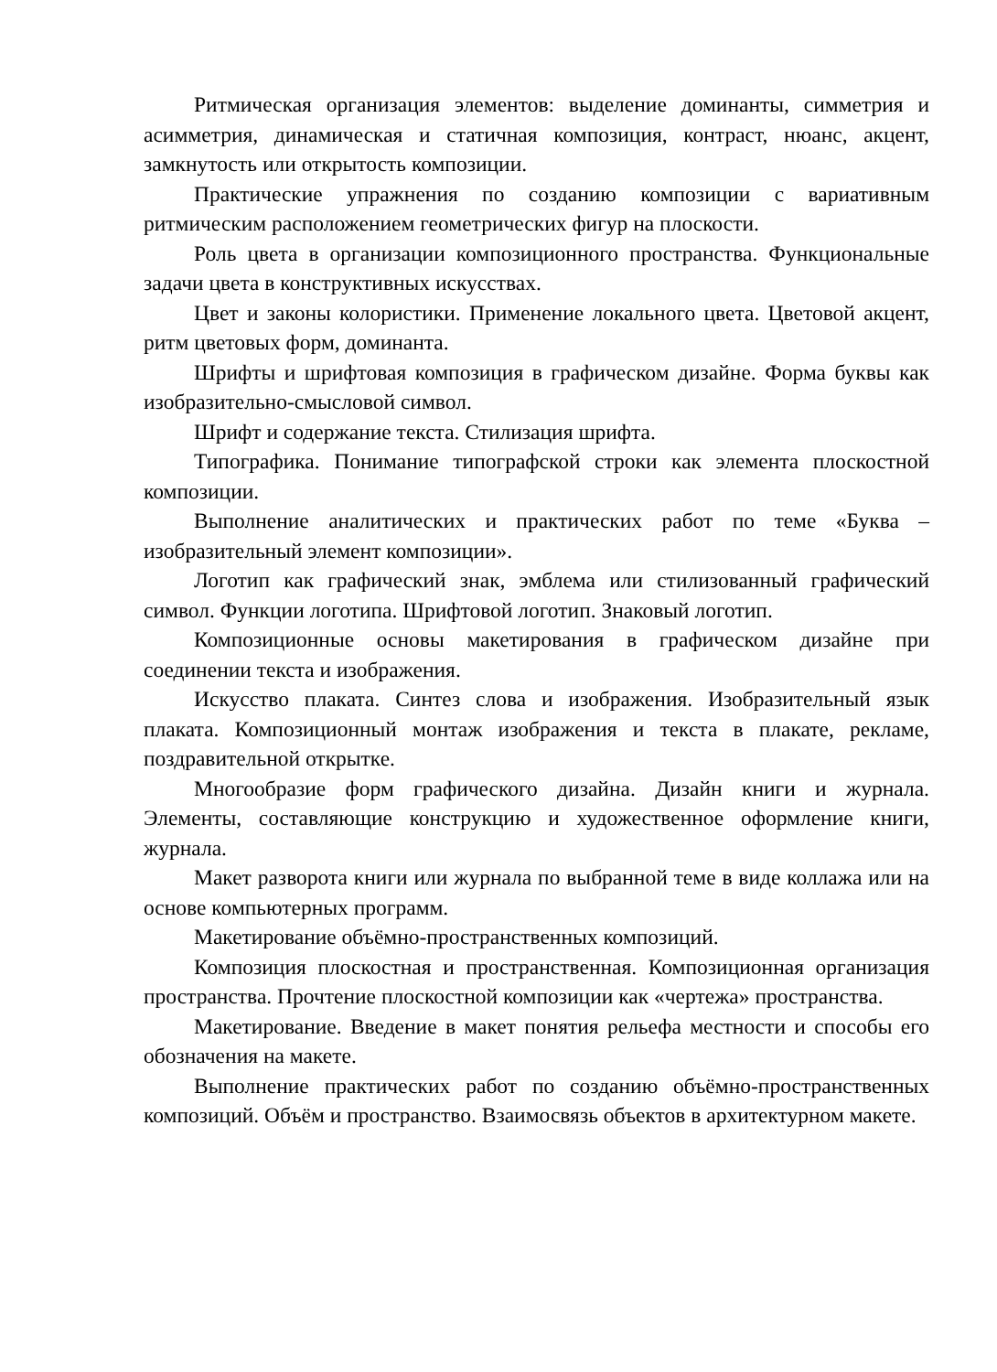Ритмическая организация элементов: выделение доминанты, симметрия и асимметрия, динамическая и статичная композиция, контраст, нюанс, акцент, замкнутость или открытость композиции.
Практические упражнения по созданию композиции с вариативным ритмическим расположением геометрических фигур на плоскости.
Роль цвета в организации композиционного пространства. Функциональные задачи цвета в конструктивных искусствах.
Цвет и законы колористики. Применение локального цвета. Цветовой акцент, ритм цветовых форм, доминанта.
Шрифты и шрифтовая композиция в графическом дизайне. Форма буквы как изобразительно-смысловой символ.
Шрифт и содержание текста. Стилизация шрифта.
Типографика. Понимание типографской строки как элемента плоскостной композиции.
Выполнение аналитических и практических работ по теме «Буква – изобразительный элемент композиции».
Логотип как графический знак, эмблема или стилизованный графический символ. Функции логотипа. Шрифтовой логотип. Знаковый логотип.
Композиционные основы макетирования в графическом дизайне при соединении текста и изображения.
Искусство плаката. Синтез слова и изображения. Изобразительный язык плаката. Композиционный монтаж изображения и текста в плакате, рекламе, поздравительной открытке.
Многообразие форм графического дизайна. Дизайн книги и журнала. Элементы, составляющие конструкцию и художественное оформление книги, журнала.
Макет разворота книги или журнала по выбранной теме в виде коллажа или на основе компьютерных программ.
Макетирование объёмно-пространственных композиций.
Композиция плоскостная и пространственная. Композиционная организация пространства. Прочтение плоскостной композиции как «чертежа» пространства.
Макетирование. Введение в макет понятия рельефа местности и способы его обозначения на макете.
Выполнение практических работ по созданию объёмно-пространственных композиций. Объём и пространство. Взаимосвязь объектов в архитектурном макете.